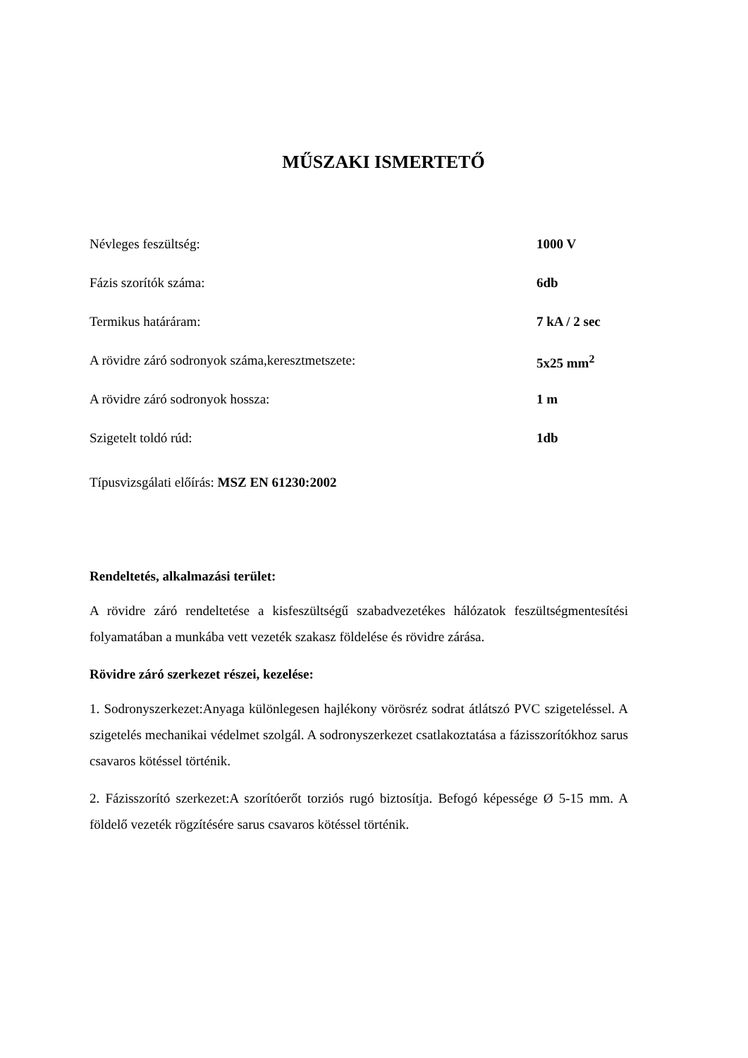MŰSZAKI ISMERTETŐ
| Névleges feszültség: | 1000 V |
| Fázis szorítók száma: | 6db |
| Termikus határáram: | 7 kA / 2 sec |
| A rövidre záró sodronyok száma,keresztmetszete: | 5x25 mm<sup>2</sup> |
| A rövidre záró sodronyok hossza: | 1 m |
| Szigetelt toldó rúd: | 1db |
Típusvizsgálati előírás: MSZ EN 61230:2002
Rendeltetés, alkalmazási terület:
A rövidre záró rendeltetése a kisfeszültségű szabadvezetékes hálózatok feszültségmentesítési folyamatában a munkába vett vezeték szakasz földelése és rövidre zárása.
Rövidre záró szerkezet részei, kezelése:
1. Sodronyszerkezet:Anyaga különlegesen hajlékony vörösréz sodrat átlátszó PVC szigeteléssel. A szigetelés mechanikai védelmet szolgál. A sodronyszerkezet csatlakoztatása a fázisszorítókhoz sarus csavaros kötéssel történik.
2. Fázisszorító szerkezet:A szorítóerőt torziós rugó biztosítja. Befogó képessége Ø 5-15 mm. A földelő vezeték rögzítésére sarus csavaros kötéssel történik.